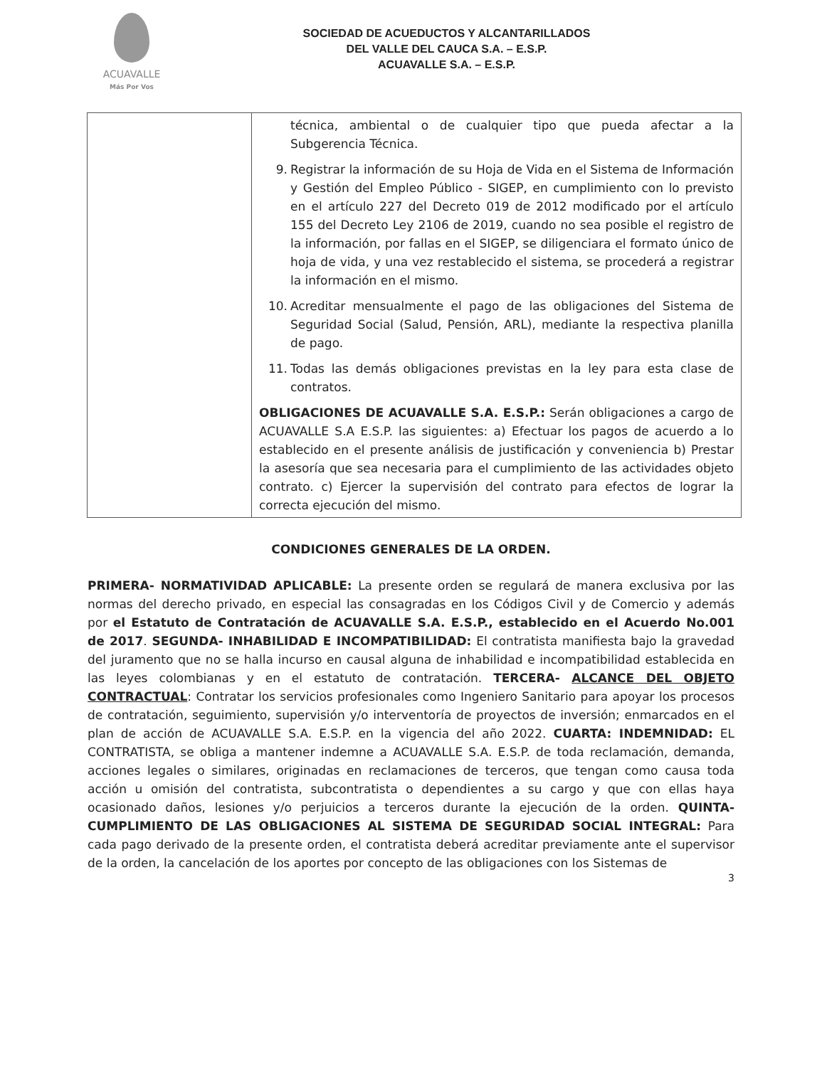ACUAVALLE
Más Por Vos
SOCIEDAD DE ACUEDUCTOS Y ALCANTARILLADOS
DEL VALLE DEL CAUCA S.A. – E.S.P.
ACUAVALLE S.A. – E.S.P.
| | técnica, ambiental o de cualquier tipo que pueda afectar a la Subgerencia Técnica. 9. Registrar la información de su Hoja de Vida en el Sistema de Información y Gestión del Empleo Público - SIGEP, en cumplimiento con lo previsto en el artículo 227 del Decreto 019 de 2012 modificado por el artículo 155 del Decreto Ley 2106 de 2019, cuando no sea posible el registro de la información, por fallas en el SIGEP, se diligenciara el formato único de hoja de vida, y una vez restablecido el sistema, se procederá a registrar la información en el mismo. 10. Acreditar mensualmente el pago de las obligaciones del Sistema de Seguridad Social (Salud, Pensión, ARL), mediante la respectiva planilla de pago. 11. Todas las demás obligaciones previstas en la ley para esta clase de contratos. OBLIGACIONES DE ACUAVALLE S.A. E.S.P.: Serán obligaciones a cargo de ACUAVALLE S.A E.S.P. las siguientes: a) Efectuar los pagos de acuerdo a lo establecido en el presente análisis de justificación y conveniencia b) Prestar la asesoría que sea necesaria para el cumplimiento de las actividades objeto contrato. c) Ejercer la supervisión del contrato para efectos de lograr la correcta ejecución del mismo. |
CONDICIONES GENERALES DE LA ORDEN.
PRIMERA- NORMATIVIDAD APLICABLE: La presente orden se regulará de manera exclusiva por las normas del derecho privado, en especial las consagradas en los Códigos Civil y de Comercio y además por el Estatuto de Contratación de ACUAVALLE S.A. E.S.P., establecido en el Acuerdo No.001 de 2017. SEGUNDA- INHABILIDAD E INCOMPATIBILIDAD: El contratista manifiesta bajo la gravedad del juramento que no se halla incurso en causal alguna de inhabilidad e incompatibilidad establecida en las leyes colombianas y en el estatuto de contratación. TERCERA- ALCANCE DEL OBJETO CONTRACTUAL: Contratar los servicios profesionales como Ingeniero Sanitario para apoyar los procesos de contratación, seguimiento, supervisión y/o interventoría de proyectos de inversión; enmarcados en el plan de acción de ACUAVALLE S.A. E.S.P. en la vigencia del año 2022. CUARTA: INDEMNIDAD: EL CONTRATISTA, se obliga a mantener indemne a ACUAVALLE S.A. E.S.P. de toda reclamación, demanda, acciones legales o similares, originadas en reclamaciones de terceros, que tengan como causa toda acción u omisión del contratista, subcontratista o dependientes a su cargo y que con ellas haya ocasionado daños, lesiones y/o perjuicios a terceros durante la ejecución de la orden. QUINTA- CUMPLIMIENTO DE LAS OBLIGACIONES AL SISTEMA DE SEGURIDAD SOCIAL INTEGRAL: Para cada pago derivado de la presente orden, el contratista deberá acreditar previamente ante el supervisor de la orden, la cancelación de los aportes por concepto de las obligaciones con los Sistemas de
3